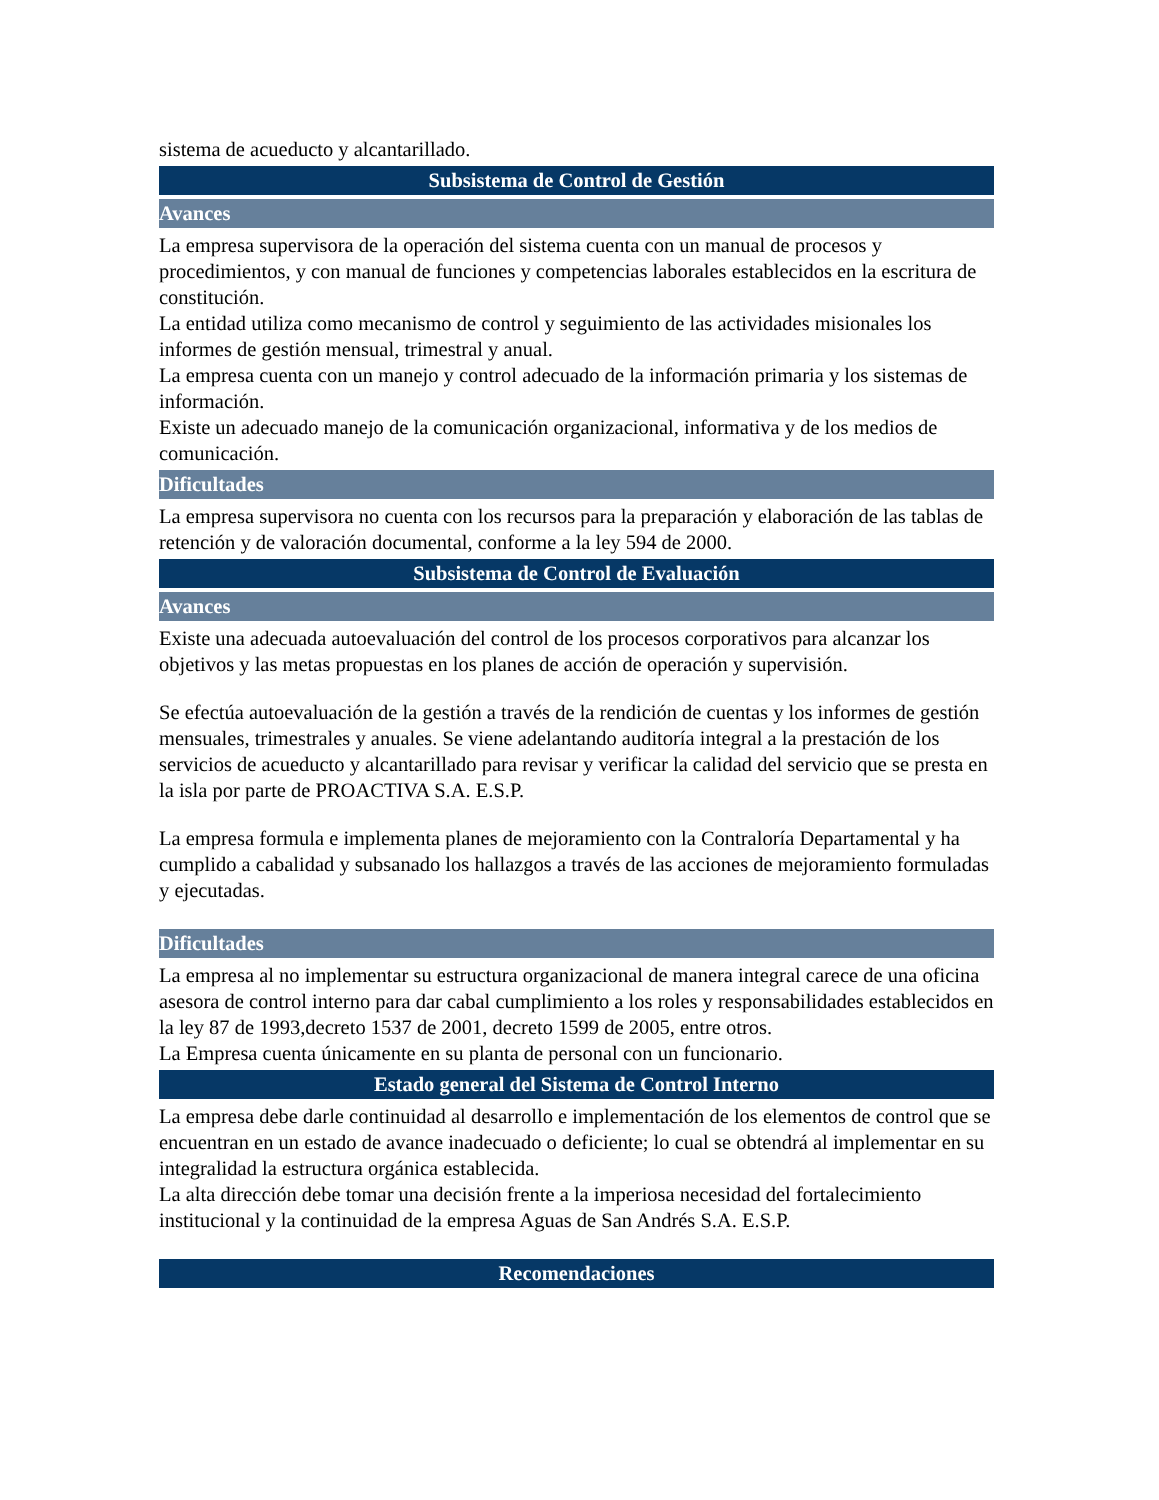sistema de acueducto y alcantarillado.
Subsistema de Control de Gestión
Avances
La empresa supervisora de la operación del sistema cuenta con un manual de procesos y procedimientos, y con manual de funciones y competencias laborales establecidos en la escritura de constitución.
La entidad utiliza como mecanismo de control y seguimiento de las actividades misionales los informes de gestión mensual, trimestral y anual.
La empresa cuenta con un manejo y control adecuado de la información primaria y los sistemas de información.
Existe un adecuado manejo de la comunicación organizacional, informativa y de los medios de comunicación.
Dificultades
La empresa supervisora no cuenta con los recursos para la preparación y elaboración de las tablas de retención y de valoración documental, conforme a la ley 594 de 2000.
Subsistema de Control de Evaluación
Avances
Existe una adecuada autoevaluación del control de los procesos corporativos para alcanzar los objetivos y las metas propuestas en los planes de acción de operación y supervisión.
Se efectúa autoevaluación de la gestión a través de la rendición de cuentas y los informes de gestión mensuales, trimestrales y anuales. Se viene adelantando auditoría integral a la prestación de los servicios de acueducto y alcantarillado para revisar y verificar la calidad del servicio que se presta en la isla por parte de PROACTIVA S.A. E.S.P.
La empresa formula e implementa planes de mejoramiento con la Contraloría Departamental y ha cumplido a cabalidad y subsanado los hallazgos a través de las acciones de mejoramiento formuladas y ejecutadas.
Dificultades
La empresa al no implementar su estructura organizacional de manera integral carece de una oficina asesora de control interno para dar cabal cumplimiento a los roles y responsabilidades establecidos en la ley 87 de 1993,decreto 1537 de 2001, decreto 1599 de 2005, entre otros.
La Empresa cuenta únicamente en su planta de personal con un funcionario.
Estado general del Sistema de Control Interno
La empresa debe darle continuidad al desarrollo e implementación de los elementos de control que se encuentran en un estado de avance inadecuado o deficiente; lo cual se obtendrá al implementar en su integralidad la estructura orgánica establecida.
La alta dirección debe tomar una decisión frente a la imperiosa necesidad del fortalecimiento institucional y la continuidad de la empresa Aguas de San Andrés S.A. E.S.P.
Recomendaciones